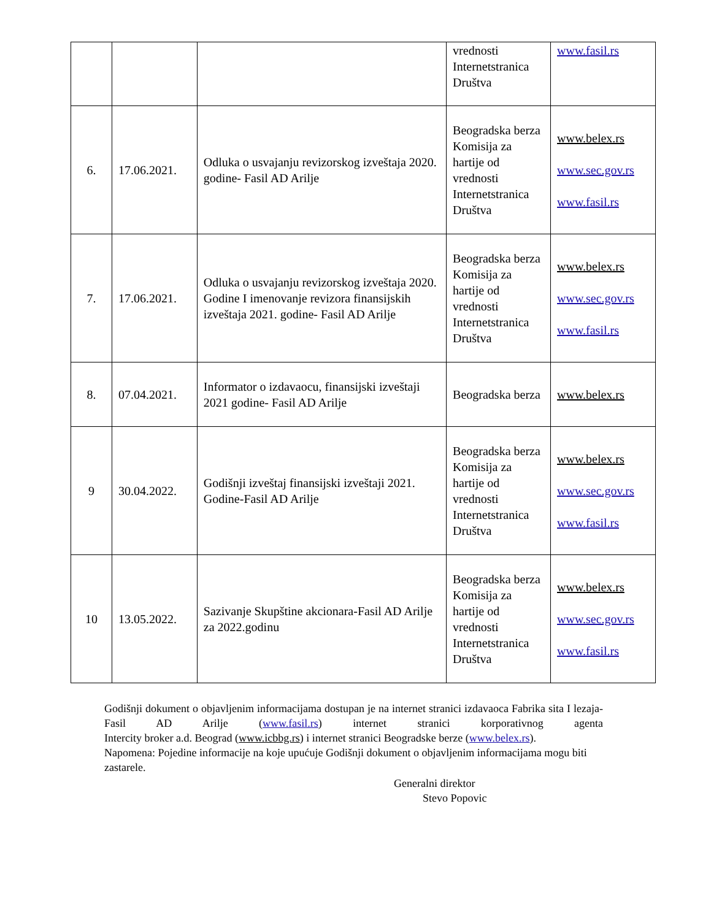| | | | vrednosti Internetstranica Društva | www.fasil.rs |
| 6. | 17.06.2021. | Odluka o usvajanju revizorskog izveštaja 2020. godine- Fasil AD Arilje | Beogradska berza Komisija za hartije od vrednosti Internetstranica Društva | www.belex.rs www.sec.gov.rs www.fasil.rs |
| 7. | 17.06.2021. | Odluka o usvajanju revizorskog izveštaja 2020. Godine I imenovanje revizora finansijskih izveštaja 2021. godine- Fasil AD Arilje | Beogradska berza Komisija za hartije od vrednosti Internetstranica Društva | www.belex.rs www.sec.gov.rs www.fasil.rs |
| 8. | 07.04.2021. | Informator o izdavaocu, finansijski izveštaji 2021 godine- Fasil AD Arilje | Beogradska berza | www.belex.rs |
| 9 | 30.04.2022. | Godišnji izveštaj finansijski izveštaji 2021. Godine-Fasil AD Arilje | Beogradska berza Komisija za hartije od vrednosti Internetstranica Društva | www.belex.rs www.sec.gov.rs www.fasil.rs |
| 10 | 13.05.2022. | Sazivanje Skupštine akcionara-Fasil AD Arilje za 2022.godinu | Beogradska berza Komisija za hartije od vrednosti Internetstranica Društva | www.belex.rs www.sec.gov.rs www.fasil.rs |
Godišnji dokument o objavljenim informacijama dostupan je na internet stranici izdavaoca Fabrika sita I lezaja-Fasil AD Arilje (www.fasil.rs) internet stranici korporativnog agenta
Intercity broker a.d. Beograd (www.icbbg.rs) i internet stranici Beogradske berze (www.belex.rs).
Napomena: Pojedine informacije na koje upućuje Godišnji dokument o objavljenim informacijama mogu biti zastarele.
Generalni direktor
Stevo Popovic